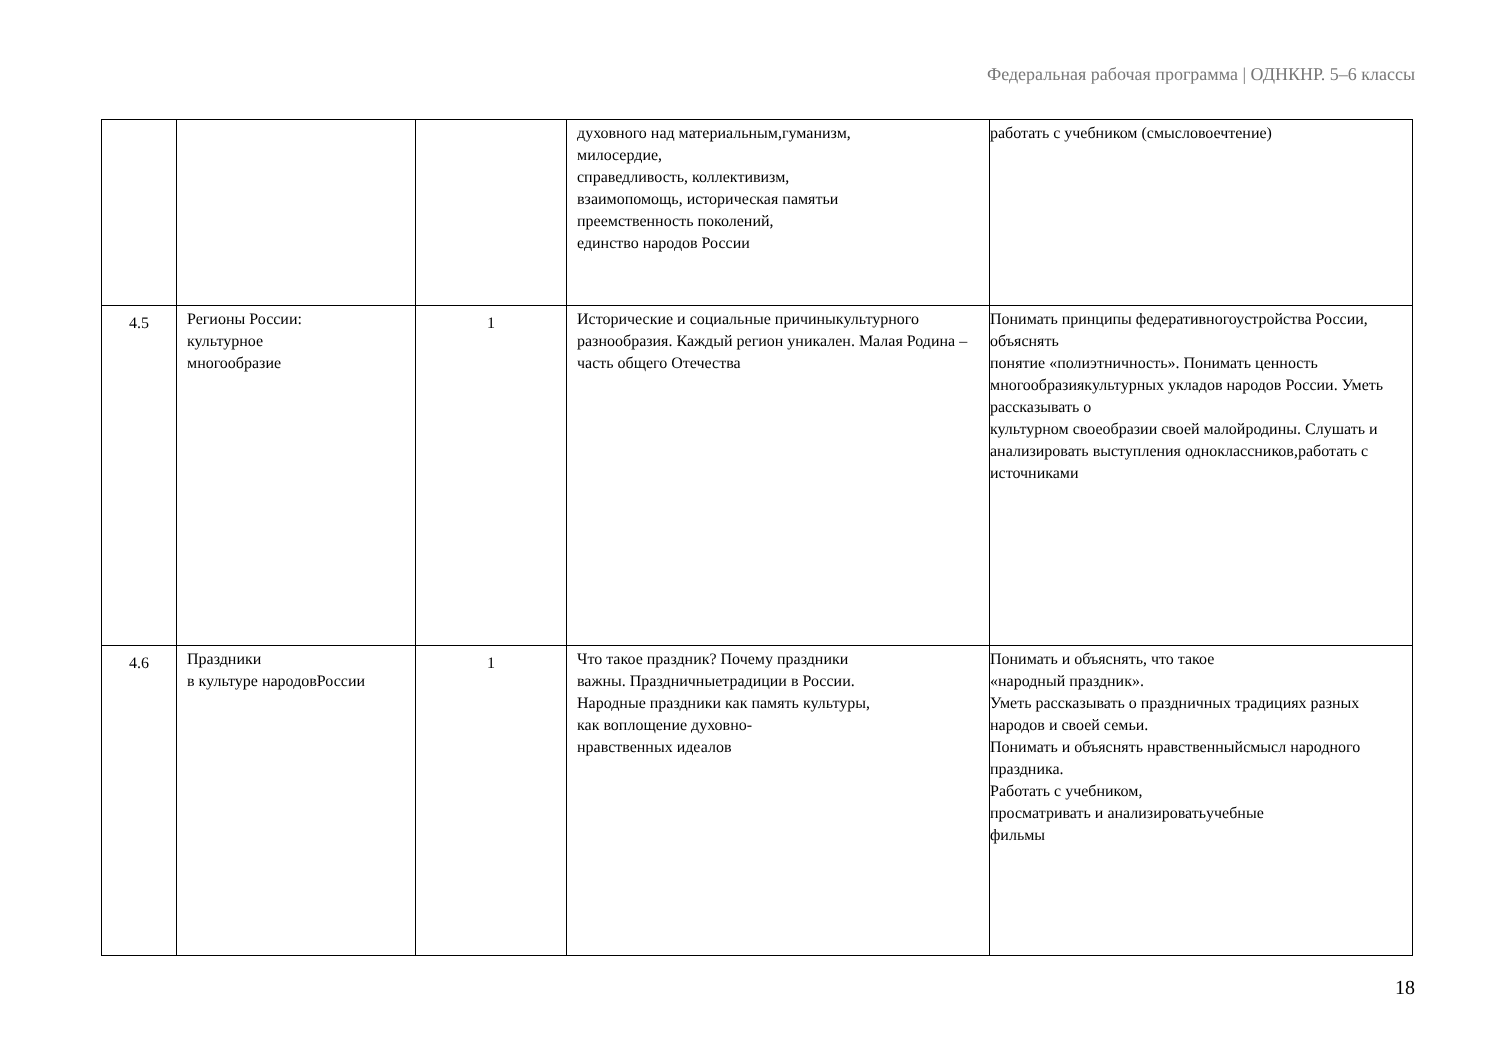Федеральная рабочая программа | ОДНКНР. 5–6 классы
| | | | духовного над материальным,гуманизм, милосердие, справедливость, коллективизм, взаимопомощь, историческая памятьи преемственность поколений, единство народов России | работать с учебником (смысловоечтение) |
| 4.5 | Регионы России: культурное многообразие | 1 | Исторические и социальные причиныкультурного разнообразия. Каждый регион уникален. Малая Родина – часть общего Отечества | Понимать принципы федеративногоустройства России, объяснять понятие «полиэтничность». Понимать ценность многообразиякультурных укладов народов России. Уметь рассказывать о культурном своеобразии своей малойродины. Слушать и анализировать выступления одноклассников,работать с источниками |
| 4.6 | Праздники в культуре народовРоссии | 1 | Что такое праздник? Почему праздники важны. Праздничныетрадиции в России. Народные праздники как память культуры, как воплощение духовно- нравственных идеалов | Понимать и объяснять, что такое «народный праздник». Уметь рассказывать о праздничных традициях разных народов и своей семьи. Понимать и объяснять нравственныйсмысл народного праздника. Работать с учебником, просматривать и анализироватьучебные фильмы |
18